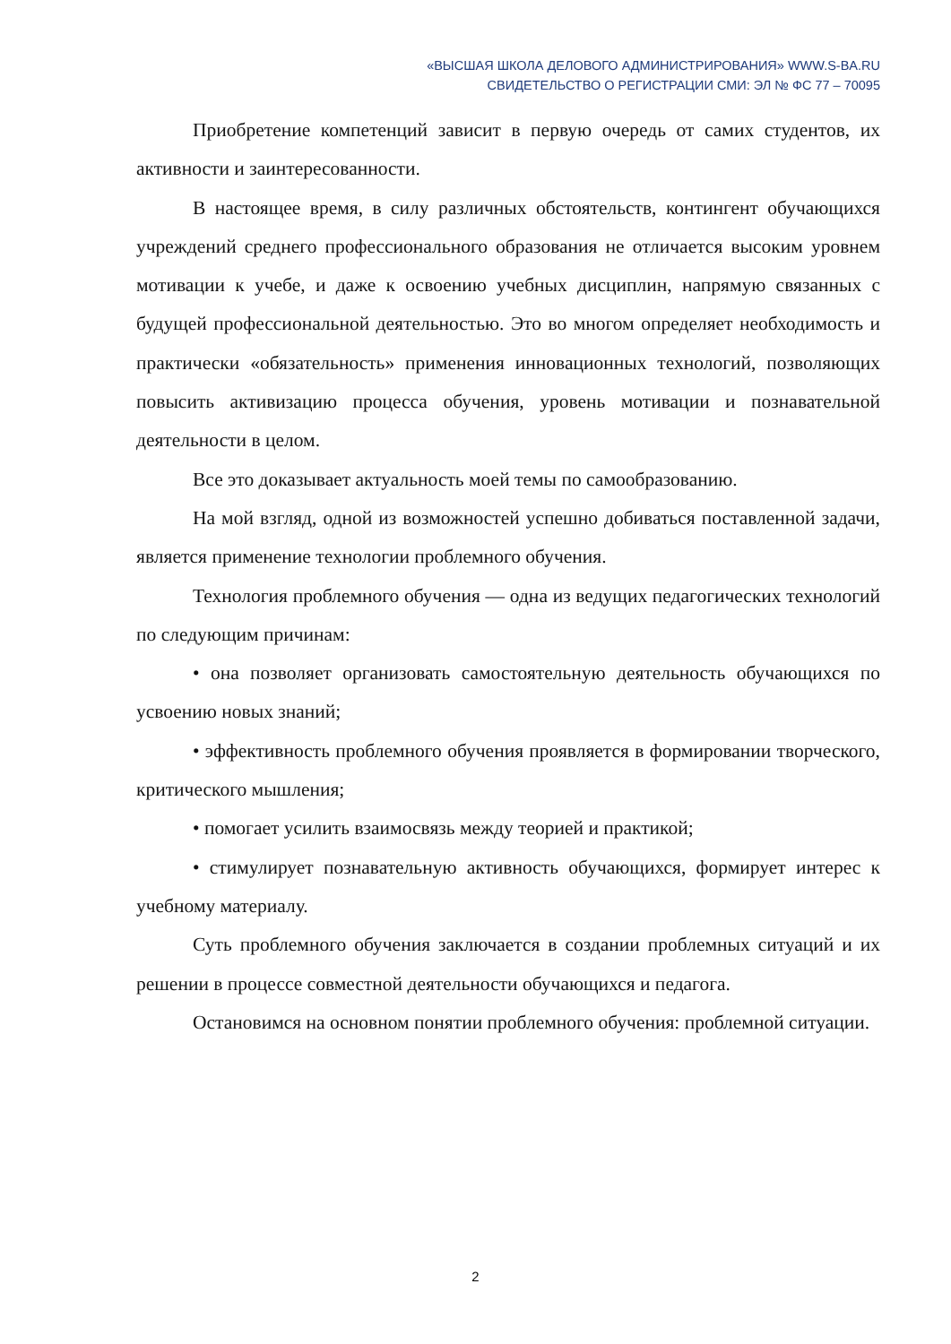«ВЫСШАЯ ШКОЛА ДЕЛОВОГО АДМИНИСТРИРОВАНИЯ» WWW.S-BA.RU
СВИДЕТЕЛЬСТВО О РЕГИСТРАЦИИ СМИ: ЭЛ № ФС 77 – 70095
Приобретение компетенций зависит в первую очередь от самих студентов, их активности и заинтересованности.
В настоящее время, в силу различных обстоятельств, контингент обучающихся учреждений среднего профессионального образования не отличается высоким уровнем мотивации к учебе, и даже к освоению учебных дисциплин, напрямую связанных с будущей профессиональной деятельностью. Это во многом определяет необходимость и практически «обязательность» применения инновационных технологий, позволяющих повысить активизацию процесса обучения, уровень мотивации и познавательной деятельности в целом.
Все это доказывает актуальность моей темы по самообразованию.
На мой взгляд, одной из возможностей успешно добиваться поставленной задачи, является применение технологии проблемного обучения.
Технология проблемного обучения — одна из ведущих педагогических технологий по следующим причинам:
• она позволяет организовать самостоятельную деятельность обучающихся по усвоению новых знаний;
• эффективность проблемного обучения проявляется в формировании творческого, критического мышления;
• помогает усилить взаимосвязь между теорией и практикой;
• стимулирует познавательную активность обучающихся, формирует интерес к учебному материалу.
Суть проблемного обучения заключается в создании проблемных ситуаций и их решении в процессе совместной деятельности обучающихся и педагога.
Остановимся на основном понятии проблемного обучения: проблемной ситуации.
2